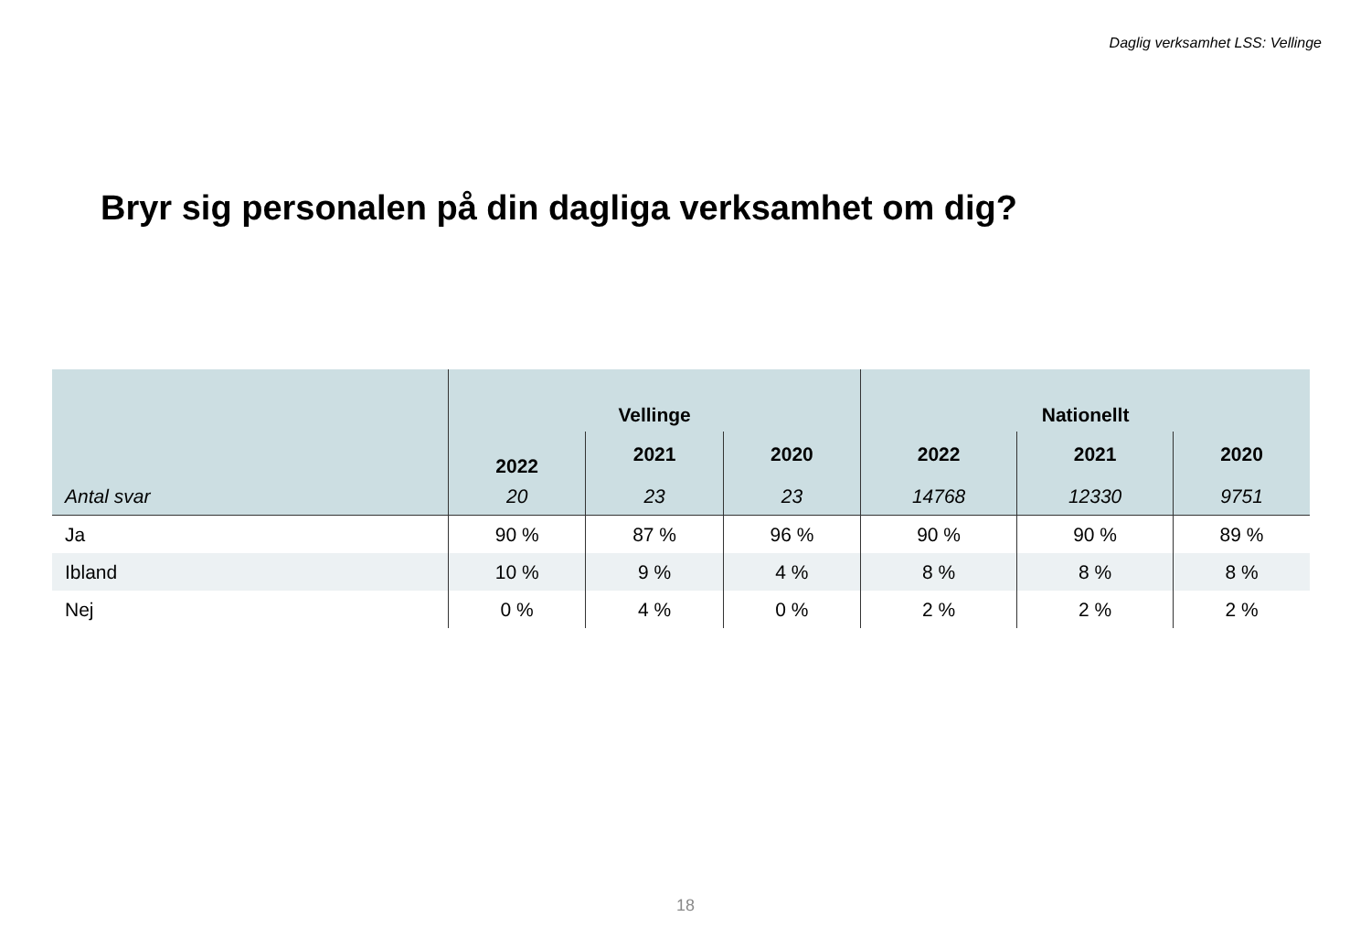Daglig verksamhet LSS: Vellinge
Bryr sig personalen på din dagliga verksamhet om dig?
| | Vellinge | | | Nationellt | | |
| | 2022 | 2021 | 2020 | 2022 | 2021 | 2020 |
| Antal svar | 20 | 23 | 23 | 14768 | 12330 | 9751 |
| Ja | 90 % | 87 % | 96 % | 90 % | 90 % | 89 % |
| Ibland | 10 % | 9 % | 4 % | 8 % | 8 % | 8 % |
| Nej | 0 % | 4 % | 0 % | 2 % | 2 % | 2 % |
18